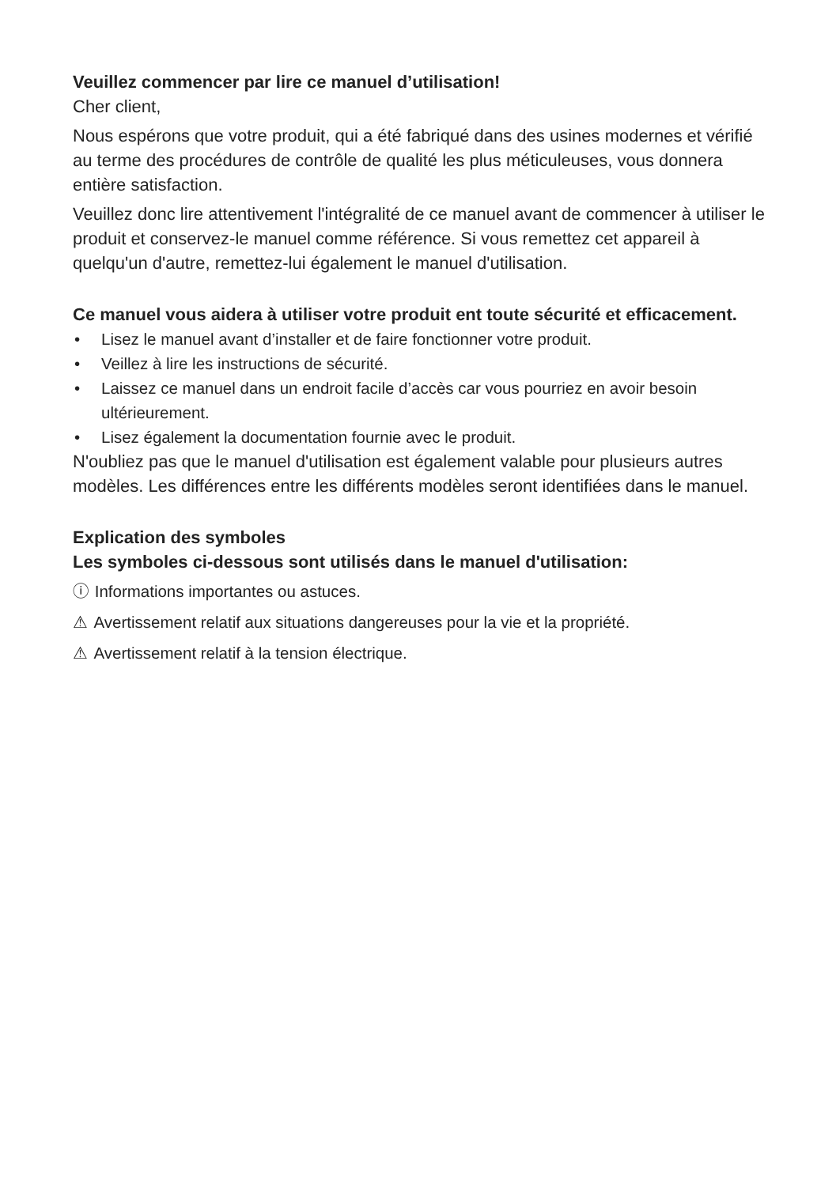Veuillez commencer par lire ce manuel d’utilisation!
Cher client,
Nous espérons que votre produit, qui a été fabriqué dans des usines modernes et vérifié au terme des procédures de contrôle de qualité les plus méticuleuses, vous donnera entière satisfaction.
Veuillez donc lire attentivement l'intégralité de ce manuel avant de commencer à utiliser le produit et conservez-le manuel comme référence. Si vous remettez cet appareil à quelqu'un d'autre, remettez-lui également le manuel d'utilisation.
Ce manuel vous aidera à utiliser votre produit ent toute sécurité et efficacement.
• Lisez le manuel avant d’installer et de faire fonctionner votre produit.
• Veillez à lire les instructions de sécurité.
• Laissez ce manuel dans un endroit facile d’accès car vous pourriez en avoir besoin ultérieurement.
• Lisez également la documentation fournie avec le produit.
N'oubliez pas que le manuel d'utilisation est également valable pour plusieurs autres modèles. Les différences entre les différents modèles seront identifiées dans le manuel.
Explication des symboles
Les symboles ci-dessous sont utilisés dans le manuel d'utilisation:
ⓘ Informations importantes ou astuces.
⚠ Avertissement relatif aux situations dangereuses pour la vie et la propriété.
⚠ Avertissement relatif à la tension électrique.